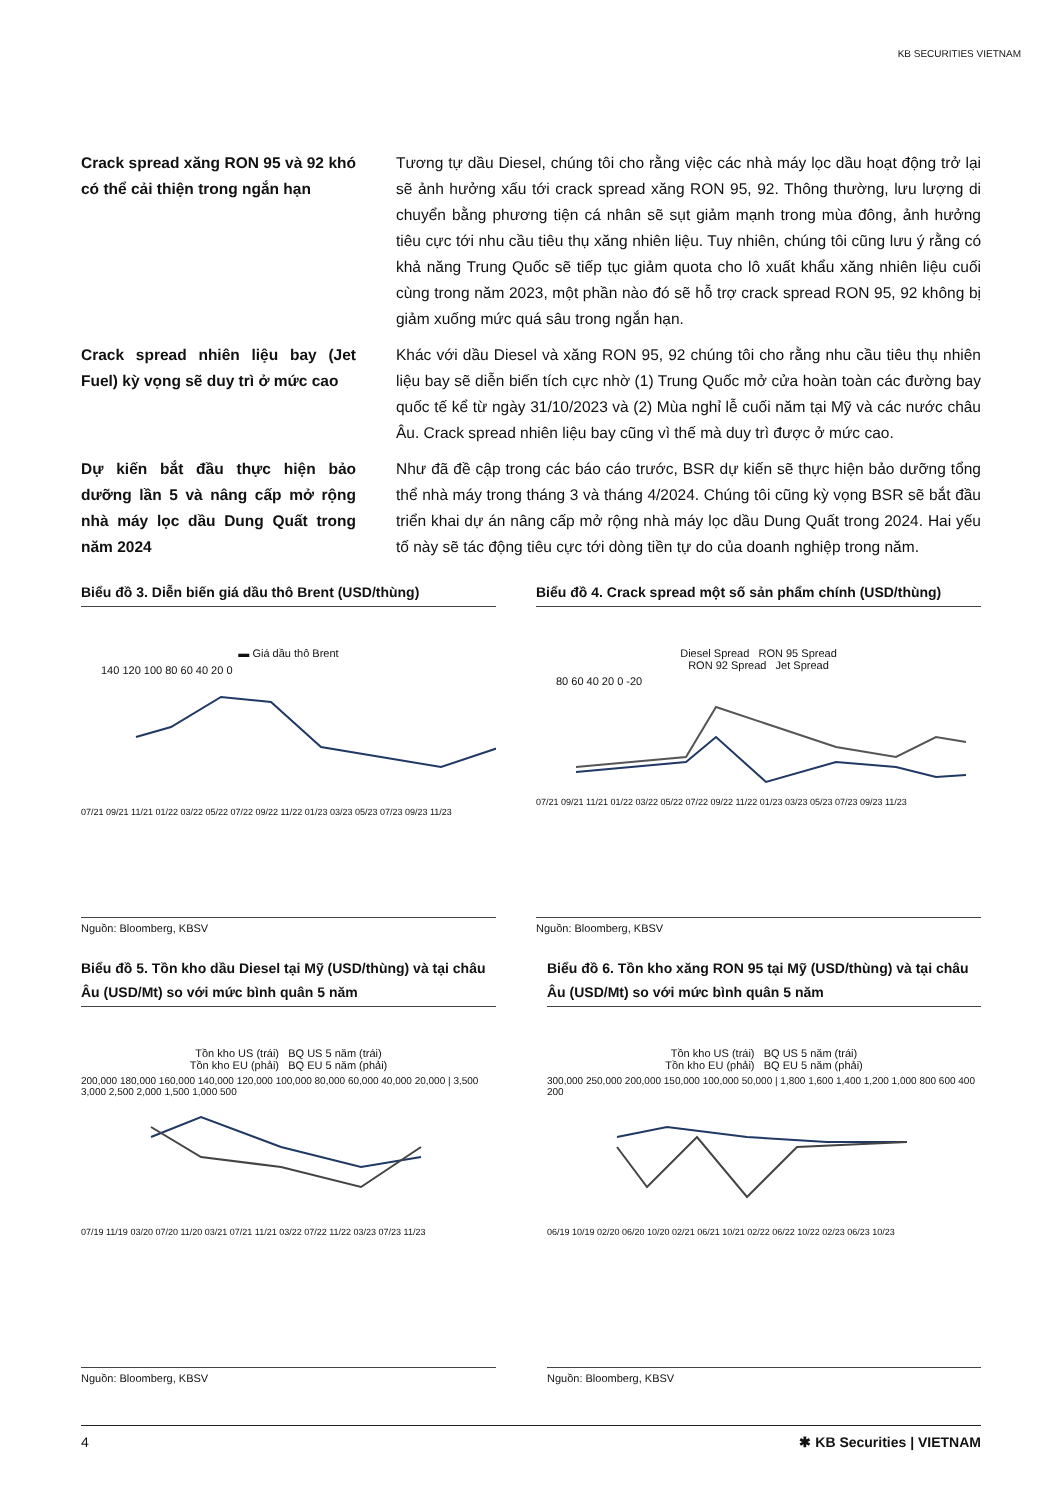KB SECURITIES VIETNAM
Crack spread xăng RON 95 và 92 khó có thể cải thiện trong ngắn hạn
Tương tự dầu Diesel, chúng tôi cho rằng việc các nhà máy lọc dầu hoạt động trở lại sẽ ảnh hưởng xấu tới crack spread xăng RON 95, 92. Thông thường, lưu lượng di chuyển bằng phương tiện cá nhân sẽ sụt giảm mạnh trong mùa đông, ảnh hưởng tiêu cực tới nhu cầu tiêu thụ xăng nhiên liệu. Tuy nhiên, chúng tôi cũng lưu ý rằng có khả năng Trung Quốc sẽ tiếp tục giảm quota cho lô xuất khẩu xăng nhiên liệu cuối cùng trong năm 2023, một phần nào đó sẽ hỗ trợ crack spread RON 95, 92 không bị giảm xuống mức quá sâu trong ngắn hạn.
Crack spread nhiên liệu bay (Jet Fuel) kỳ vọng sẽ duy trì ở mức cao
Khác với dầu Diesel và xăng RON 95, 92 chúng tôi cho rằng nhu cầu tiêu thụ nhiên liệu bay sẽ diễn biến tích cực nhờ (1) Trung Quốc mở cửa hoàn toàn các đường bay quốc tế kể từ ngày 31/10/2023 và (2) Mùa nghỉ lễ cuối năm tại Mỹ và các nước châu Âu. Crack spread nhiên liệu bay cũng vì thế mà duy trì được ở mức cao.
Dự kiến bắt đầu thực hiện bảo dưỡng lần 5 và nâng cấp mở rộng nhà máy lọc dầu Dung Quất trong năm 2024
Như đã đề cập trong các báo cáo trước, BSR dự kiến sẽ thực hiện bảo dưỡng tổng thể nhà máy trong tháng 3 và tháng 4/2024. Chúng tôi cũng kỳ vọng BSR sẽ bắt đầu triển khai dự án nâng cấp mở rộng nhà máy lọc dầu Dung Quất trong 2024. Hai yếu tố này sẽ tác động tiêu cực tới dòng tiền tự do của doanh nghiệp trong năm.
Biểu đồ 3. Diễn biến giá dầu thô Brent (USD/thùng)
▬ Giá dầu thô Brent
140 120 100 80 60 40 20 0
07/21 09/21 11/21 01/22 03/22 05/22 07/22 09/22 11/22 01/23 03/23 05/23 07/23 09/23 11/23
Nguồn: Bloomberg, KBSV
Biểu đồ 4. Crack spread một số sản phẩm chính (USD/thùng)
Diesel Spread RON 95 Spread
RON 92 Spread Jet Spread
80 60 40 20 0 -20
07/21 09/21 11/21 01/22 03/22 05/22 07/22 09/22 11/22 01/23 03/23 05/23 07/23 09/23 11/23
Nguồn: Bloomberg, KBSV
Biểu đồ 5. Tồn kho dầu Diesel tại Mỹ (USD/thùng) và tại châu Âu (USD/Mt) so với mức bình quân 5 năm
Tồn kho US (trái) BQ US 5 năm (trái)
Tồn kho EU (phải) BQ EU 5 năm (phải)
200,000 180,000 160,000 140,000 120,000 100,000 80,000 60,000 40,000 20,000 | 3,500 3,000 2,500 2,000 1,500 1,000 500
07/19 11/19 03/20 07/20 11/20 03/21 07/21 11/21 03/22 07/22 11/22 03/23 07/23 11/23
Nguồn: Bloomberg, KBSV
Biểu đồ 6. Tồn kho xăng RON 95 tại Mỹ (USD/thùng) và tại châu Âu (USD/Mt) so với mức bình quân 5 năm
Tồn kho US (trái) BQ US 5 năm (trái)
Tồn kho EU (phải) BQ EU 5 năm (phải)
300,000 250,000 200,000 150,000 100,000 50,000 | 1,800 1,600 1,400 1,200 1,000 800 600 400 200
06/19 10/19 02/20 06/20 10/20 02/21 06/21 10/21 02/22 06/22 10/22 02/23 06/23 10/23
Nguồn: Bloomberg, KBSV
4 ✱ KB Securities | VIETNAM